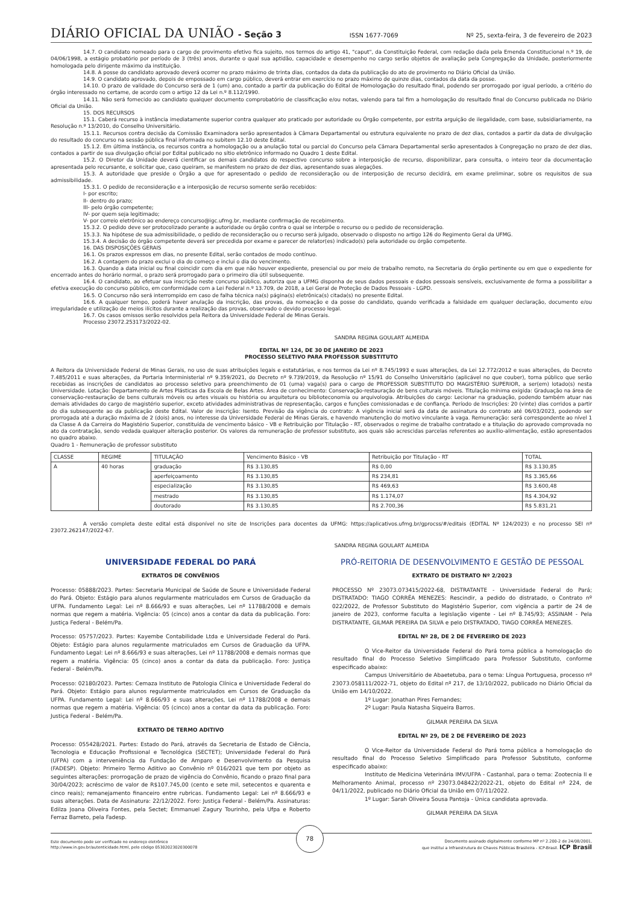DIÁRIO OFICIAL DA UNIÃO - Seção 3
ISSN 1677-7069 Nº 25, sexta-feira, 3 de fevereiro de 2023
14.7. O candidato nomeado para o cargo de provimento efetivo fica sujeito, nos termos do artigo 41, "caput", da Constituição Federal, com redação dada pela Emenda Constitucional n.º 19, de 04/06/1998, a estágio probatório por período de 3 (três) anos, durante o qual sua aptidão, capacidade e desempenho no cargo serão objetos de avaliação pela Congregação da Unidade, posteriormente homologada pelo dirigente máximo da instituição.
14.8. A posse do candidato aprovado deverá ocorrer no prazo máximo de trinta dias, contados da data da publicação do ato de provimento no Diário Oficial da União.
14.9. O candidato aprovado, depois de empossado em cargo público, deverá entrar em exercício no prazo máximo de quinze dias, contados da data da posse.
14.10. O prazo de validade do Concurso será de 1 (um) ano, contado a partir da publicação do Edital de Homologação do resultado final, podendo ser prorrogado por igual período, a critério do órgão interessado no certame, de acordo com o artigo 12 da Lei n.º 8.112/1990.
14.11. Não será fornecido ao candidato qualquer documento comprobatório de classificação e/ou notas, valendo para tal fim a homologação do resultado final do Concurso publicada no Diário Oficial da União.
15. DOS RECURSOS
15.1. Caberá recurso à instância imediatamente superior contra qualquer ato praticado por autoridade ou Órgão competente, por estrita arguição de ilegalidade, com base, subsidiariamente, na Resolução n.º 13/2010, do Conselho Universitário.
15.1.1. Recursos contra decisão da Comissão Examinadora serão apresentados à Câmara Departamental ou estrutura equivalente no prazo de dez dias, contados a partir da data de divulgação do resultado do concurso na sessão pública final informada no subitem 12.10 deste Edital.
15.1.2. Em última instância, os recursos contra a homologação ou a anulação total ou parcial do Concurso pela Câmara Departamental serão apresentados à Congregação no prazo de dez dias, contados a partir de sua divulgação oficial por Edital publicado no sítio eletrônico informado no Quadro 1 deste Edital.
15.2. O Diretor da Unidade deverá cientificar os demais candidatos do respectivo concurso sobre a interposição de recurso, disponibilizar, para consulta, o inteiro teor da documentação apresentada pelo recursante, e solicitar que, caso queiram, se manifestem no prazo de dez dias, apresentando suas alegações.
15.3. A autoridade que preside o Órgão a que for apresentado o pedido de reconsideração ou de interposição de recurso decidirá, em exame preliminar, sobre os requisitos de sua admissibilidade.
15.3.1. O pedido de reconsideração e a interposição de recurso somente serão recebidos:
I- por escrito;
II- dentro do prazo;
III- pelo órgão competente;
IV- por quem seja legitimado;
V- por correio eletrônico ao endereço concurso@igc.ufmg.br, mediante confirmação de recebimento.
15.3.2. O pedido deve ser protocolizado perante a autoridade ou órgão contra o qual se interpõe o recurso ou o pedido de reconsideração.
15.3.3. Na hipótese de sua admissibilidade, o pedido de reconsideração ou o recurso será julgado, observado o disposto no artigo 126 do Regimento Geral da UFMG.
15.3.4. A decisão do órgão competente deverá ser precedida por exame e parecer de relator(es) indicado(s) pela autoridade ou órgão competente.
16. DAS DISPOSIÇÕES GERAIS
16.1. Os prazos expressos em dias, no presente Edital, serão contados de modo contínuo.
16.2. A contagem do prazo exclui o dia do começo e inclui o dia do vencimento.
16.3. Quando a data inicial ou final coincidir com dia em que não houver expediente, presencial ou por meio de trabalho remoto, na Secretaria do órgão pertinente ou em que o expediente for encerrado antes do horário normal, o prazo será prorrogado para o primeiro dia útil subsequente.
16.4. O candidato, ao efetuar sua inscrição neste concurso público, autoriza que a UFMG disponha de seus dados pessoais e dados pessoais sensíveis, exclusivamente de forma a possibilitar a efetiva execução do concurso público, em conformidade com a Lei Federal n.º 13.709, de 2018, a Lei Geral de Proteção de Dados Pessoais - LGPD.
16.5. O Concurso não será interrompido em caso de falha técnica na(s) página(s) eletrônica(s) citada(s) no presente Edital.
16.6. A qualquer tempo, poderá haver anulação da inscrição, das provas, da nomeação e da posse do candidato, quando verificada a falsidade em qualquer declaração, documento e/ou irregularidade e utilização de meios ilícitos durante a realização das provas, observado o devido processo legal.
16.7. Os casos omissos serão resolvidos pela Reitora da Universidade Federal de Minas Gerais.
Processo 23072.253173/2022-02.
SANDRA REGINA GOULART ALMEIDA
EDITAL Nº 124, DE 30 DE JANEIRO DE 2023
PROCESSO SELETIVO PARA PROFESSOR SUBSTITUTO
A Reitora da Universidade Federal de Minas Gerais, no uso de suas atribuições legais e estatutárias, e nos termos da Lei nº 8.745/1993 e suas alterações, da Lei 12.772/2012 e suas alterações, do Decreto 7.485/2011 e suas alterações, da Portaria Interministerial nº 9.359/2021, do Decreto nº 9.739/2019, da Resolução nº 15/91 do Conselho Universitário (aplicável no que couber), torna público que serão recebidas as inscrições de candidatos ao processo seletivo para preenchimento de 01 (uma) vaga(s) para o cargo de PROFESSOR SUBSTITUTO DO MAGISTÉRIO SUPERIOR, a ser(em) lotado(s) nesta Universidade. Lotação: Departamento de Artes Plásticas da Escola de Belas Artes. Área de conhecimento: Conservação-restauração de bens culturais móveis. Titulação mínima exigida: Graduação na área de conservação-restauração de bens culturais móveis ou artes visuais ou história ou arquitetura ou biblioteconomia ou arquivologia. Atribuições do cargo: Lecionar na graduação, podendo também atuar nas demais atividades do cargo de magistério superior, exceto atividades administrativas de representação, cargos e funções comissionadas e de confiança. Período de Inscrições: 20 (vinte) dias corridos a partir do dia subsequente ao da publicação deste Edital. Valor de inscrição: Isento. Previsão da vigência do contrato: A vigência inicial será da data de assinatura do contrato até 06/03/2023, podendo ser prorrogada até a duração máxima de 2 (dois) anos, no interesse da Universidade Federal de Minas Gerais, e havendo manutenção do motivo vinculante à vaga. Remuneração: será correspondente ao nível 1 da Classe A da Carreira do Magistério Superior, constituída de vencimento básico - VB e Retribuição por Titulação - RT, observados o regime de trabalho contratado e a titulação do aprovado comprovada no ato da contratação, sendo vedada qualquer alteração posterior. Os valores da remuneração de professor substituto, aos quais são acrescidas parcelas referentes ao auxílio-alimentação, estão apresentados no quadro abaixo.
Quadro 1 - Remuneração de professor substituto
| CLASSE | REGIME | TITULAÇÃO | Vencimento Básico - VB | Retribuição por Titulação - RT | TOTAL |
| A | 40 horas | graduação | R$ 3.130,85 | R$ 0,00 | R$ 3.130,85 |
| | | aperfeiçoamento | R$ 3.130,85 | R$ 234,81 | R$ 3.365,66 |
| | | especialização | R$ 3.130,85 | R$ 469,63 | R$ 3.600,48 |
| | | mestrado | R$ 3.130,85 | R$ 1.174,07 | R$ 4.304,92 |
| | | doutorado | R$ 3.130,85 | R$ 2.700,36 | R$ 5.831,21 |
A versão completa deste edital está disponível no site de Inscrições para docentes da UFMG: https://aplicativos.ufmg.br/gprocss/#/editais (EDITAL Nº 124/2023) e no processo SEI nº 23072.262147/2022-67.
SANDRA REGINA GOULART ALMEIDA
UNIVERSIDADE FEDERAL DO PARÁ
EXTRATOS DE CONVÊNIOS
Processo: 05888/2023. Partes: Secretaria Municipal de Saúde de Soure e Universidade Federal do Pará. Objeto: Estágio para alunos regularmente matriculados em Cursos de Graduação da UFPA. Fundamento Legal: Lei nº 8.666/93 e suas alterações, Lei nº 11788/2008 e demais normas que regem a matéria. Vigência: 05 (cinco) anos a contar da data da publicação. Foro: Justiça Federal - Belém/Pa.
Processo: 05757/2023. Partes: Kayembe Contabilidade Ltda e Universidade Federal do Pará. Objeto: Estágio para alunos regularmente matriculados em Cursos de Graduação da UFPA. Fundamento Legal: Lei nº 8.666/93 e suas alterações, Lei nº 11788/2008 e demais normas que regem a matéria. Vigência: 05 (cinco) anos a contar da data da publicação. Foro: Justiça Federal - Belém/Pa.
Processo: 02180/2023. Partes: Cemaza Instituto de Patologia Clínica e Universidade Federal do Pará. Objeto: Estágio para alunos regularmente matriculados em Cursos de Graduação da UFPA. Fundamento Legal: Lei nº 8.666/93 e suas alterações, Lei nº 11788/2008 e demais normas que regem a matéria. Vigência: 05 (cinco) anos a contar da data da publicação. Foro: Justiça Federal - Belém/Pa.
EXTRATO DE TERMO ADITIVO
Processo: 055428/2021. Partes: Estado do Pará, através da Secretaria de Estado de Ciência, Tecnologia e Educação Profissional e Tecnológica (SECTET); Universidade Federal do Pará (UFPA) com a interveniência da Fundação de Amparo e Desenvolvimento da Pesquisa (FADESP). Objeto: Primeiro Termo Aditivo ao Convênio nº 016/2021 que tem por objeto as seguintes alterações: prorrogação de prazo de vigência do Convênio, ficando o prazo final para 30/04/2023; acréscimo de valor de R$107.745,00 (cento e sete mil, setecentos e quarenta e cinco reais); remanejamento financeiro entre rubricas. Fundamento Legal: Lei nº 8.666/93 e suas alterações. Data de Assinatura: 22/12/2022. Foro: Justiça Federal - Belém/Pa. Assinaturas: Edilza Joana Oliveira Fontes, pela Sectet; Emmanuel Zagury Tourinho, pela Ufpa e Roberto Ferraz Barreto, pela Fadesp.
PRÓ-REITORIA DE DESENVOLVIMENTO E GESTÃO DE PESSOAL
EXTRATO DE DISTRATO Nº 2/2023
PROCESSO Nº 23073.073415/2022-68, DISTRATANTE - Universidade Federal do Pará; DISTRATADO: TIAGO CORRÊA MENEZES: Rescindir, a pedido do distratado, o Contrato nº 022/2022, de Professor Substituto do Magistério Superior, com vigência a partir de 24 de janeiro de 2023, conforme faculta a legislação vigente - Lei nº 8.745/93; ASSINAM - Pela DISTRATANTE, GILMAR PEREIRA DA SILVA e pelo DISTRATADO, TIAGO CORRÊA MENEZES.
EDITAL Nº 28, DE 2 DE FEVEREIRO DE 2023
O Vice-Reitor da Universidade Federal do Pará torna pública a homologação do resultado final do Processo Seletivo Simplificado para Professor Substituto, conforme especificado abaixo:
Campus Universitário de Abaetetuba, para o tema: Língua Portuguesa, processo nº 23073.058111/2022-71, objeto do Edital nº 217, de 13/10/2022, publicado no Diário Oficial da União em 14/10/2022.
1º Lugar: Jonathan Pires Fernandes;
2º Lugar: Paula Natasha Siqueira Barros.
GILMAR PEREIRA DA SILVA
EDITAL Nº 29, DE 2 DE FEVEREIRO DE 2023
O Vice-Reitor da Universidade Federal do Pará torna pública a homologação do resultado final do Processo Seletivo Simplificado para Professor Substituto, conforme especificado abaixo:
Instituto de Medicina Veterinária IMV/UFPA - Castanhal, para o tema: Zootecnia II e Melhoramento Animal, processo nº 23073.048422/2022-21, objeto do Edital nº 224, de 04/11/2022, publicado no Diário Oficial da União em 07/11/2022.
1º Lugar: Sarah Oliveira Sousa Pantoja - Única candidata aprovada.
GILMAR PEREIRA DA SILVA
Este documento pode ser verificado no endereço eletrônico
http://www.in.gov.br/autenticidade.html, pelo código 05302023020300078
78
Documento assinado digitalmente conforme MP nº 2.200-2 de 24/08/2001,
que institui a Infraestrutura de Chaves Públicas Brasileira - ICP-Brasil. ICP Brasil